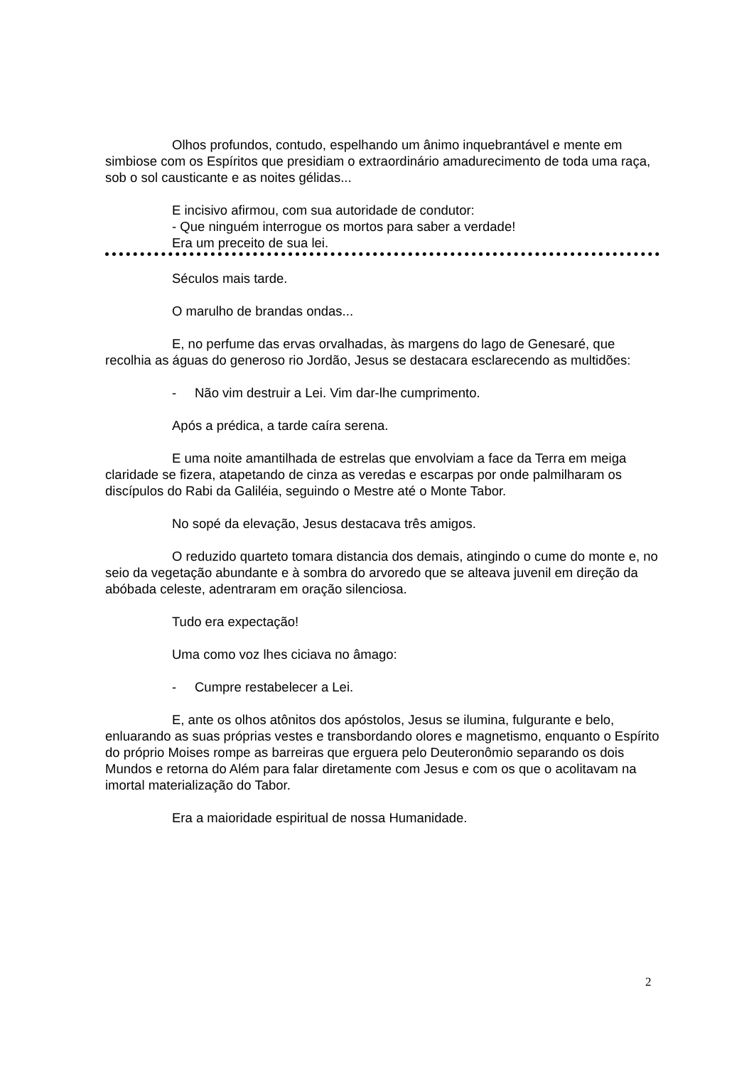Olhos profundos, contudo, espelhando um ânimo inquebrantável e mente em simbiose com os Espíritos que presidiam o extraordinário amadurecimento de toda uma raça, sob o sol causticante e as noites gélidas...
E incisivo afirmou, com sua autoridade de condutor:
- Que ninguém interrogue os mortos para saber a verdade!
Era um preceito de sua lei.
Séculos mais tarde.
O marulho de brandas ondas...
E, no perfume das ervas orvalhadas, às margens do lago de Genesaré, que recolhia as águas do generoso rio Jordão, Jesus se destacara esclarecendo as multidões:
- Não vim destruir a Lei. Vim dar-lhe cumprimento.
Após a prédica, a tarde caíra serena.
E uma noite amantilhada de estrelas que envolviam a face da Terra em meiga claridade se fizera, atapetando de cinza as veredas e escarpas por onde palmilharam os discípulos do Rabi da Galiléia, seguindo o Mestre até o Monte Tabor.
No sopé da elevação, Jesus destacava três amigos.
O reduzido quarteto tomara distancia dos demais, atingindo o cume do monte e, no seio da vegetação abundante e à sombra do arvoredo que se alteava juvenil em direção da abóbada celeste, adentraram em oração silenciosa.
Tudo era expectação!
Uma como voz lhes ciciava no âmago:
- Cumpre restabelecer a Lei.
E, ante os olhos atônitos dos apóstolos, Jesus se ilumina, fulgurante e belo, enluarando as suas próprias vestes e transbordando olores e magnetismo, enquanto o Espírito do próprio Moises rompe as barreiras que erguera pelo Deuteronômio separando os dois Mundos e retorna do Além para falar diretamente com Jesus e com os que o acolitavam na imortal materialização do Tabor.
Era a maioridade espiritual de nossa Humanidade.
2